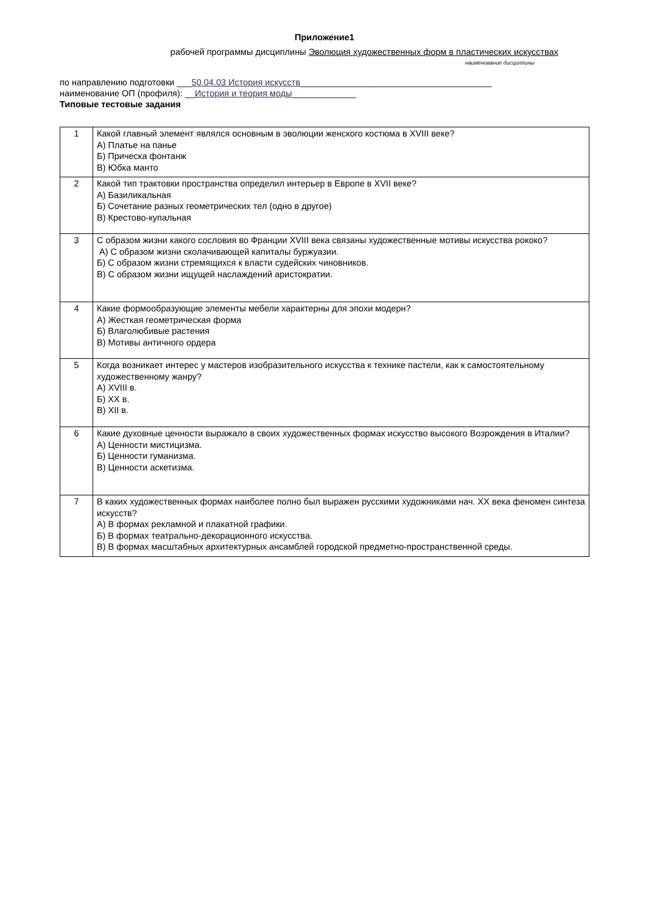Приложение1
рабочей программы дисциплины Эволюция художественных форм в пластических искусствах
наименование дисциплины
по направлению подготовки ___50.04.03 История искусств_______________________________________
наименование ОП (профиля): __История и теория моды_____________
Типовые тестовые задания
| 1 | Какой главный элемент являлся основным в эволюции женского костюма в XVIII веке? А) Платье на панье Б) Прическа фонтанж В) Юбка манто |
| 2 | Какой тип трактовки пространства определил интерьер в Европе в XVII веке? А) Базиликальная Б) Сочетание разных геометрических тел (одно в другое) В) Крестово-купальная |
| 3 | С образом жизни какого сословия во Франции XVIII века связаны художественные мотивы искусства рококо? А) С образом жизни сколачивающей капиталы буржуазии. Б) С образом жизни стремящихся к власти судейских чиновников. В) С образом жизни ищущей наслаждений аристократии. |
| 4 | Какие формообразующие элементы мебели характерны для эпохи модерн? А) Жесткая геометрическая форма Б) Влаголюбивые растения В) Мотивы античного ордера |
| 5 | Когда возникает интерес у мастеров изобразительного искусства к технике пастели, как к самостоятельному художественному жанру? А) XVIII в. Б) XX в. В) XII в. |
| 6 | Какие духовные ценности выражало в своих художественных формах искусство высокого Возрождения в Италии? А) Ценности мистицизма. Б) Ценности гуманизма. В) Ценности аскетизма. |
| 7 | В каких художественных формах наиболее полно был выражен русскими художниками нач. XX века феномен синтеза искусств? А) В формах рекламной и плакатной графики. Б) В формах театрально-декорационного искусства. В) В формах масштабных архитектурных ансамблей городской предметно-пространственной среды. |